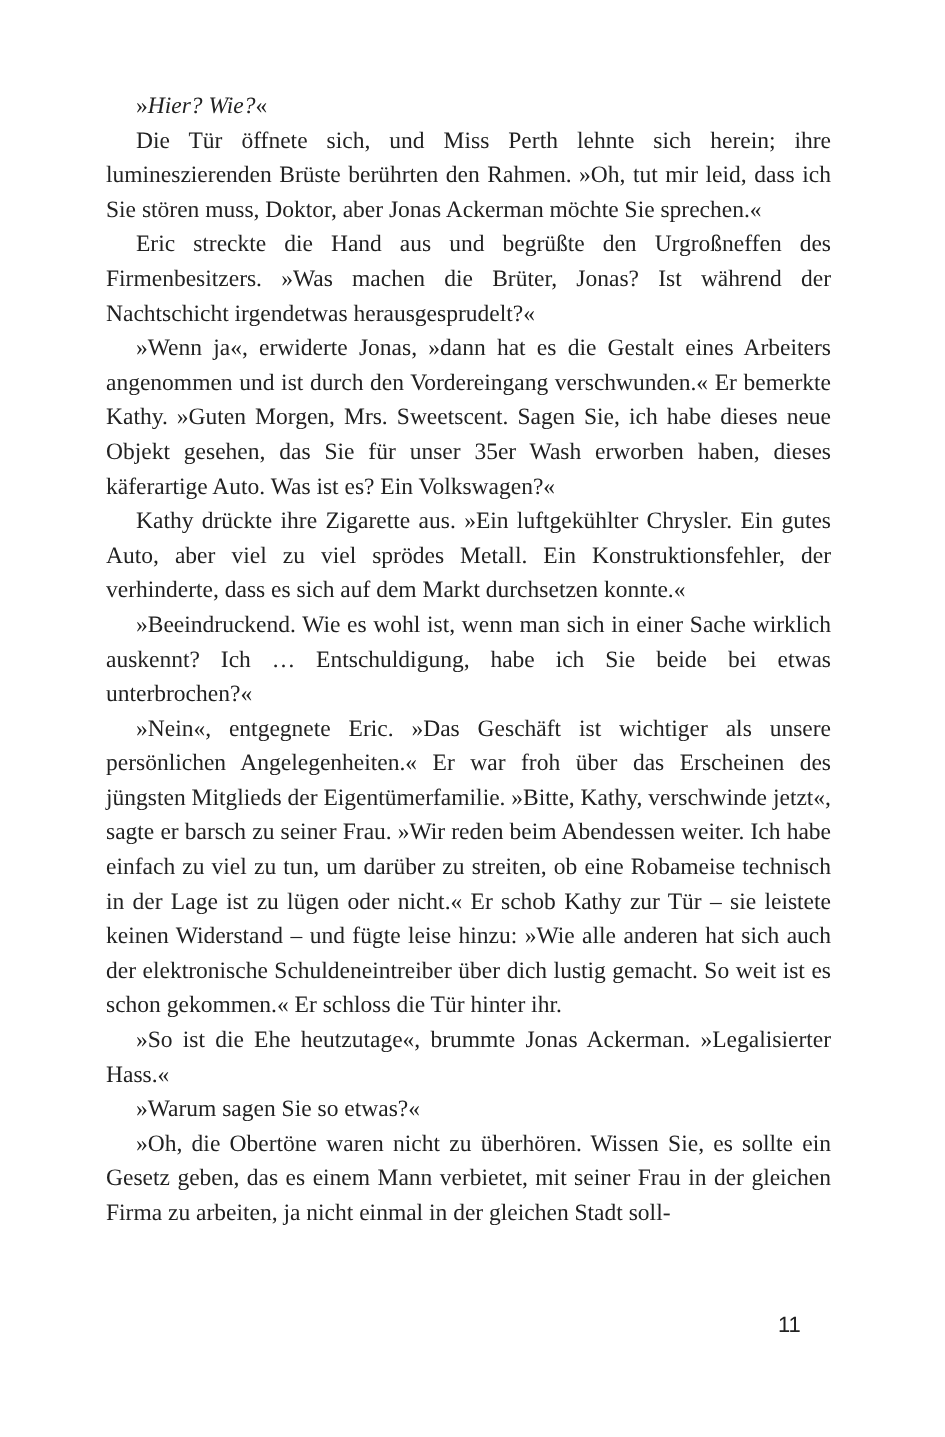»Hier? Wie?«
Die Tür öffnete sich, und Miss Perth lehnte sich herein; ihre lumineszierenden Brüste berührten den Rahmen. »Oh, tut mir leid, dass ich Sie stören muss, Doktor, aber Jonas Ackerman möchte Sie sprechen.«
Eric streckte die Hand aus und begrüßte den Urgroßneffen des Firmenbesitzers. »Was machen die Brüter, Jonas? Ist während der Nachtschicht irgendetwas herausgesprudelt?«
»Wenn ja«, erwiderte Jonas, »dann hat es die Gestalt eines Arbeiters angenommen und ist durch den Vordereingang verschwunden.« Er bemerkte Kathy. »Guten Morgen, Mrs. Sweetscent. Sagen Sie, ich habe dieses neue Objekt gesehen, das Sie für unser 35er Wash erworben haben, dieses käferartige Auto. Was ist es? Ein Volkswagen?«
Kathy drückte ihre Zigarette aus. »Ein luftgekühlter Chrysler. Ein gutes Auto, aber viel zu viel sprödes Metall. Ein Konstruktionsfehler, der verhinderte, dass es sich auf dem Markt durchsetzen konnte.«
»Beeindruckend. Wie es wohl ist, wenn man sich in einer Sache wirklich auskennt? Ich … Entschuldigung, habe ich Sie beide bei etwas unterbrochen?«
»Nein«, entgegnete Eric. »Das Geschäft ist wichtiger als unsere persönlichen Angelegenheiten.« Er war froh über das Erscheinen des jüngsten Mitglieds der Eigentümerfamilie. »Bitte, Kathy, verschwinde jetzt«, sagte er barsch zu seiner Frau. »Wir reden beim Abendessen weiter. Ich habe einfach zu viel zu tun, um darüber zu streiten, ob eine Robameise technisch in der Lage ist zu lügen oder nicht.« Er schob Kathy zur Tür – sie leistete keinen Widerstand – und fügte leise hinzu: »Wie alle anderen hat sich auch der elektronische Schuldeneintreiber über dich lustig gemacht. So weit ist es schon gekommen.« Er schloss die Tür hinter ihr.
»So ist die Ehe heutzutage«, brummte Jonas Ackerman. »Legalisierter Hass.«
»Warum sagen Sie so etwas?«
»Oh, die Obertöne waren nicht zu überhören. Wissen Sie, es sollte ein Gesetz geben, das es einem Mann verbietet, mit seiner Frau in der gleichen Firma zu arbeiten, ja nicht einmal in der gleichen Stadt soll-
11